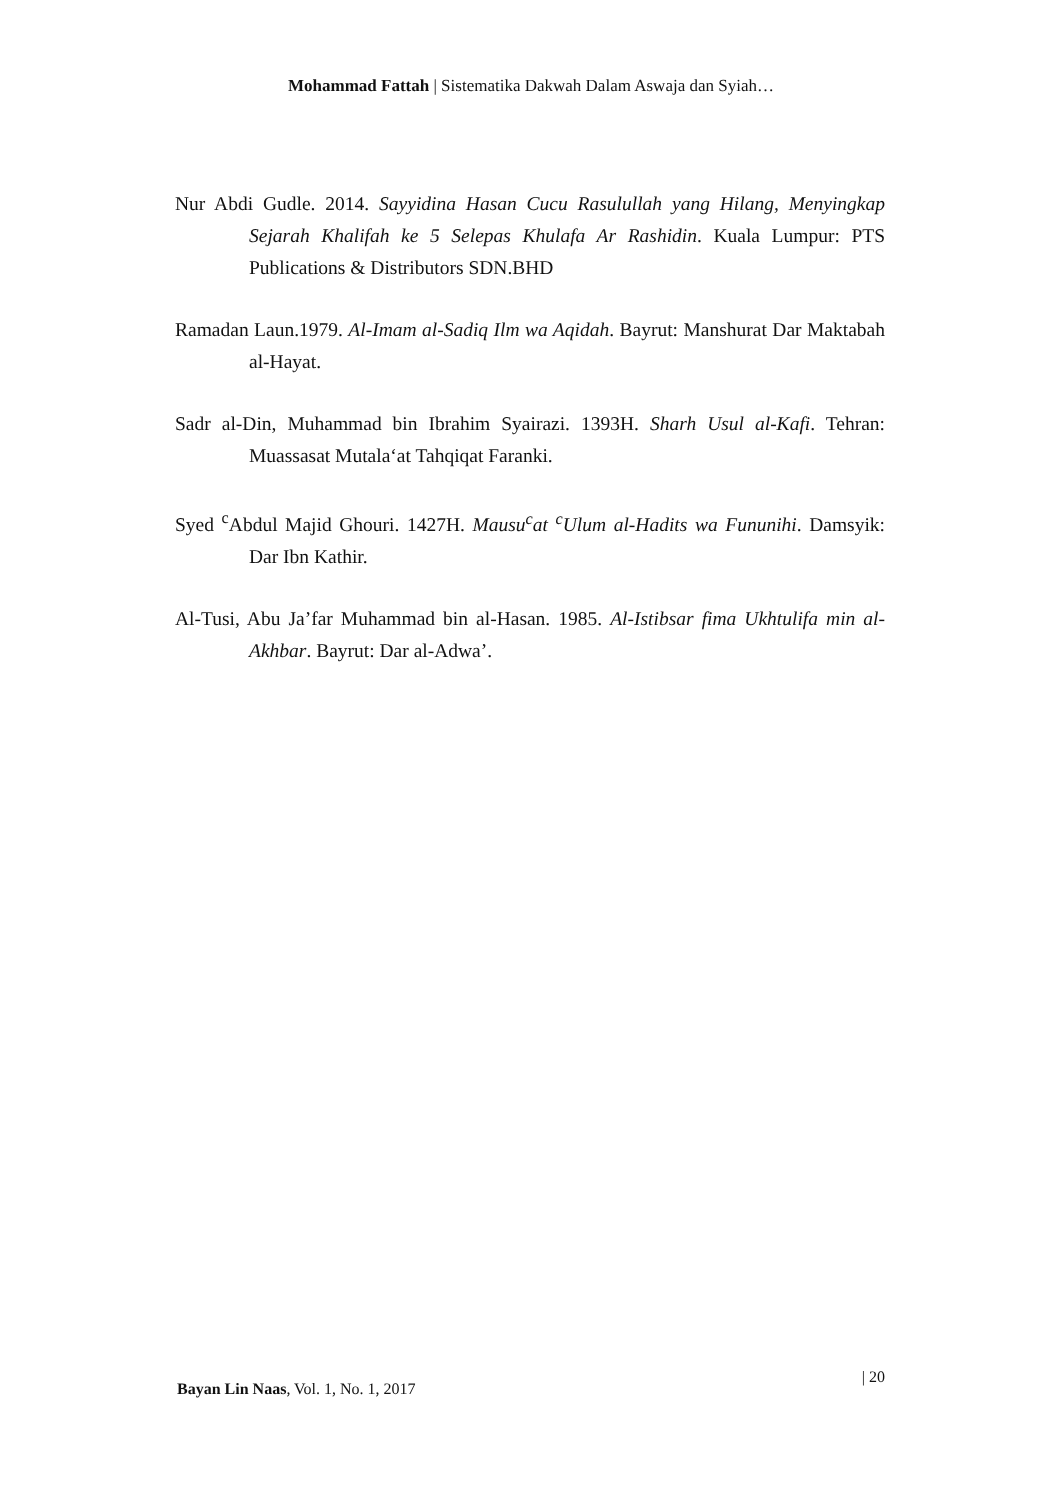Mohammad Fattah | Sistematika Dakwah Dalam Aswaja dan Syiah…
Nur Abdi Gudle. 2014. Sayyidina Hasan Cucu Rasulullah yang Hilang, Menyingkap Sejarah Khalifah ke 5 Selepas Khulafa Ar Rashidin. Kuala Lumpur: PTS Publications & Distributors SDN.BHD
Ramadan Laun.1979. Al-Imam al-Sadiq Ilm wa Aqidah. Bayrut: Manshurat Dar Maktabah al-Hayat.
Sadr al-Din, Muhammad bin Ibrahim Syairazi. 1393H. Sharh Usul al-Kafi. Tehran: Muassasat Mutala‘at Tahqiqat Faranki.
Syed <sup>c</sup>Abdul Majid Ghouri. 1427H. Mausu<sup>c</sup>at <sup>c</sup>Ulum al-Hadits wa Fununihi. Damsyik: Dar Ibn Kathir.
Al-Tusi, Abu Ja’far Muhammad bin al-Hasan. 1985. Al-Istibsar fima Ukhtulifa min al-Akhbar. Bayrut: Dar al-Adwa’.
Bayan Lin Naas, Vol. 1, No. 1, 2017 | 20